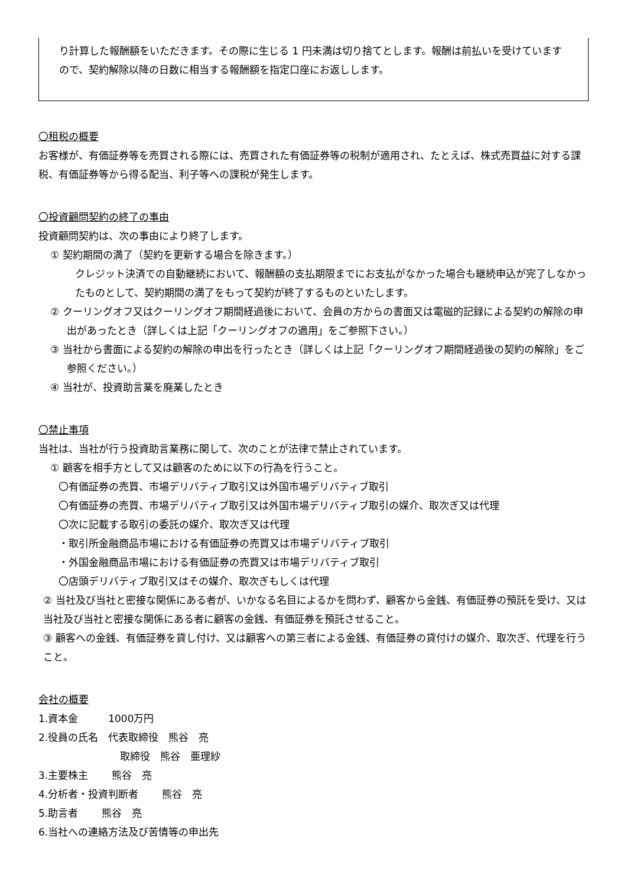り計算した報酬額をいただきます。その際に生じる 1 円未満は切り捨てとします。報酬は前払いを受けていますので、契約解除以降の日数に相当する報酬額を指定口座にお返しします。
〇租税の概要
お客様が、有価証券等を売買される際には、売買された有価証券等の税制が適用され、たとえば、株式売買益に対する課税、有価証券等から得る配当、利子等への課税が発生します。
〇投資顧問契約の終了の事由
投資顧問契約は、次の事由により終了します。
① 契約期間の満了（契約を更新する場合を除きます。）
クレジット決済での自動継続において、報酬額の支払期限までにお支払がなかった場合も継続申込が完了しなかったものとして、契約期間の満了をもって契約が終了するものといたします。
② クーリングオフ又はクーリングオフ期間経過後において、会員の方からの書面又は電磁的記録による契約の解除の申出があったとき（詳しくは上記「クーリングオフの適用」をご参照下さい。）
③ 当社から書面による契約の解除の申出を行ったとき（詳しくは上記「クーリングオフ期間経過後の契約の解除」をご参照ください。）
④ 当社が、投資助言業を廃業したとき
〇禁止事項
当社は、当社が行う投資助言業務に関して、次のことが法律で禁止されています。
① 顧客を相手方として又は顧客のために以下の行為を行うこと。
〇有価証券の売買、市場デリバティブ取引又は外国市場デリバティブ取引
〇有価証券の売買、市場デリバティブ取引又は外国市場デリバティブ取引の媒介、取次ぎ又は代理
〇次に記載する取引の委託の媒介、取次ぎ又は代理
・取引所金融商品市場における有価証券の売買又は市場デリバティブ取引
・外国金融商品市場における有価証券の売買又は市場デリバティブ取引
〇店頭デリバティブ取引又はその媒介、取次ぎもしくは代理
② 当社及び当社と密接な関係にある者が、いかなる名目によるかを問わず、顧客から金銭、有価証券の預託を受け、又は当社及び当社と密接な関係にある者に顧客の金銭、有価証券を預託させること。
③ 顧客への金銭、有価証券を貸し付け、又は顧客への第三者による金銭、有価証券の貸付けの媒介、取次ぎ、代理を行うこと。
会社の概要
1.資本金　　　1000万円
2.役員の氏名　代表取締役　熊谷　亮
取締役　熊谷　亜理紗
3.主要株主　　 熊谷　亮
4.分析者・投資判断者　　 熊谷　亮
5.助言者　　 熊谷　亮
6.当社への連絡方法及び苦情等の申出先